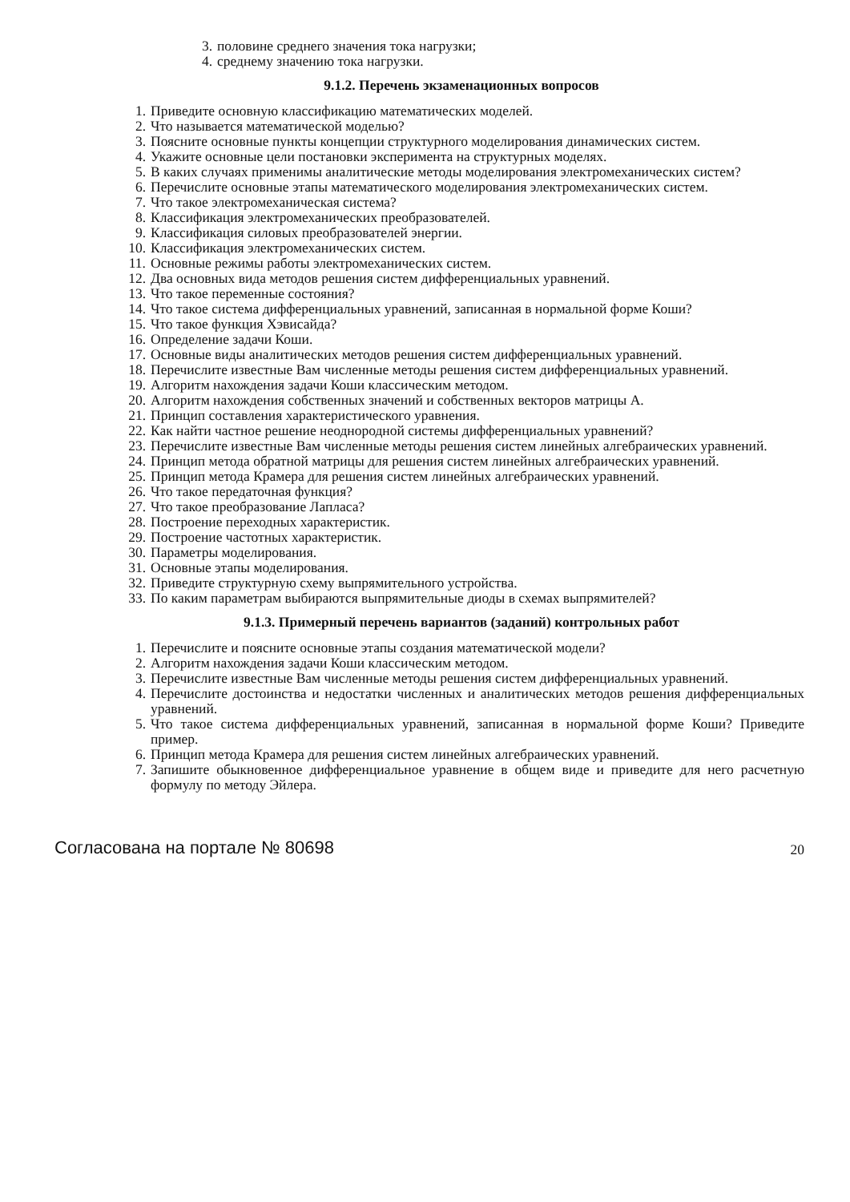3. половине среднего значения тока нагрузки;
4. среднему значению тока нагрузки.
9.1.2. Перечень экзаменационных вопросов
1. Приведите основную классификацию математических моделей.
2. Что называется математической моделью?
3. Поясните основные пункты концепции структурного моделирования динамических систем.
4. Укажите основные цели постановки эксперимента на структурных моделях.
5. В каких случаях применимы аналитические методы моделирования электромеханических систем?
6. Перечислите основные этапы математического моделирования электромеханических систем.
7. Что такое электромеханическая система?
8. Классификация электромеханических преобразователей.
9. Классификация силовых преобразователей энергии.
10. Классификация электромеханических систем.
11. Основные режимы работы электромеханических систем.
12. Два основных вида методов решения систем дифференциальных уравнений.
13. Что такое переменные состояния?
14. Что такое система дифференциальных уравнений, записанная в нормальной форме Коши?
15. Что такое функция Хэвисайда?
16. Определение задачи Коши.
17. Основные виды аналитических методов решения систем дифференциальных уравнений.
18. Перечислите известные Вам численные методы решения систем дифференциальных уравнений.
19. Алгоритм нахождения задачи Коши классическим методом.
20. Алгоритм нахождения собственных значений и собственных векторов матрицы А.
21. Принцип составления характеристического уравнения.
22. Как найти частное решение неоднородной системы дифференциальных уравнений?
23. Перечислите известные Вам численные методы решения систем линейных алгебраических уравнений.
24. Принцип метода обратной матрицы для решения систем линейных алгебраических уравнений.
25. Принцип метода Крамера для решения систем линейных алгебраических уравнений.
26. Что такое передаточная функция?
27. Что такое преобразование Лапласа?
28. Построение переходных характеристик.
29. Построение частотных характеристик.
30. Параметры моделирования.
31. Основные этапы моделирования.
32. Приведите структурную схему выпрямительного устройства.
33. По каким параметрам выбираются выпрямительные диоды в схемах выпрямителей?
9.1.3. Примерный перечень вариантов (заданий) контрольных работ
1. Перечислите и поясните основные этапы создания математической модели?
2. Алгоритм нахождения задачи Коши классическим методом.
3. Перечислите известные Вам численные методы решения систем дифференциальных уравнений.
4. Перечислите достоинства и недостатки численных и аналитических методов решения дифференциальных уравнений.
5. Что такое система дифференциальных уравнений, записанная в нормальной форме Коши? Приведите пример.
6. Принцип метода Крамера для решения систем линейных алгебраических уравнений.
7. Запишите обыкновенное дифференциальное уравнение в общем виде и приведите для него расчетную формулу по методу Эйлера.
Согласована на портале № 80698 20